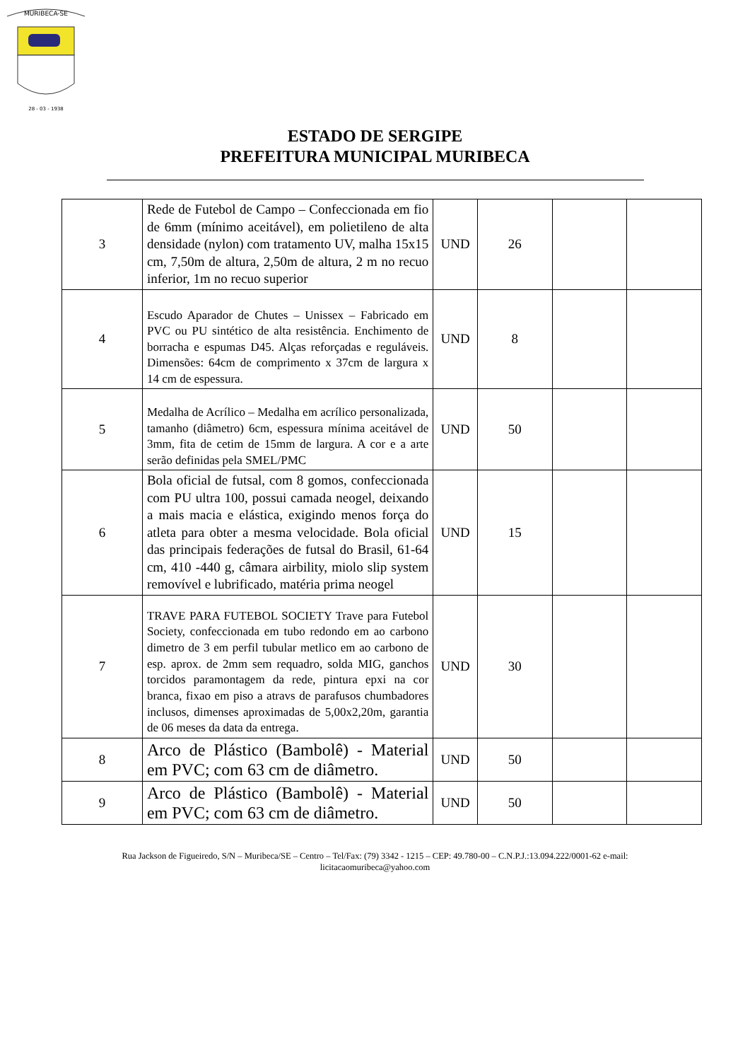MURIBECA-SE
28 - 03 - 1938
ESTADO DE SERGIPE
PREFEITURA MUNICIPAL MURIBECA
| 3 | Rede de Futebol de Campo – Confeccionada em fio de 6mm (mínimo aceitável), em polietileno de alta densidade (nylon) com tratamento UV, malha 15x15 cm, 7,50m de altura, 2,50m de altura, 2 m no recuo inferior, 1m no recuo superior | UND | 26 | | |
| 4 | Escudo Aparador de Chutes – Unissex – Fabricado em PVC ou PU sintético de alta resistência. Enchimento de borracha e espumas D45. Alças reforçadas e reguláveis. Dimensões: 64cm de comprimento x 37cm de largura x 14 cm de espessura. | UND | 8 | | |
| 5 | Medalha de Acrílico – Medalha em acrílico personalizada, tamanho (diâmetro) 6cm, espessura mínima aceitável de 3mm, fita de cetim de 15mm de largura. A cor e a arte serão definidas pela SMEL/PMC | UND | 50 | | |
| 6 | Bola oficial de futsal, com 8 gomos, confeccionada com PU ultra 100, possui camada neogel, deixando a mais macia e elástica, exigindo menos força do atleta para obter a mesma velocidade. Bola oficial das principais federações de futsal do Brasil, 61-64 cm, 410 -440 g, câmara airbility, miolo slip system removível e lubrificado, matéria prima neogel | UND | 15 | | |
| 7 | TRAVE PARA FUTEBOL SOCIETY Trave para Futebol Society, confeccionada em tubo redondo em ao carbono dimetro de 3 em perfil tubular metlico em ao carbono de esp. aprox. de 2mm sem requadro, solda MIG, ganchos torcidos paramontagem da rede, pintura epxi na cor branca, fixao em piso a atravs de parafusos chumbadores inclusos, dimenses aproximadas de 5,00x2,20m, garantia de 06 meses da data da entrega. | UND | 30 | | |
| 8 | Arco de Plástico (Bambolê) - Material em PVC; com 63 cm de diâmetro. | UND | 50 | | |
| 9 | Arco de Plástico (Bambolê) - Material em PVC; com 63 cm de diâmetro. | UND | 50 | | |
Rua Jackson de Figueiredo, S/N – Muribeca/SE – Centro – Tel/Fax: (79) 3342 - 1215 – CEP: 49.780-00 – C.N.P.J.:13.094.222/0001-62 e-mail:
licitacaomuribeca@yahoo.com